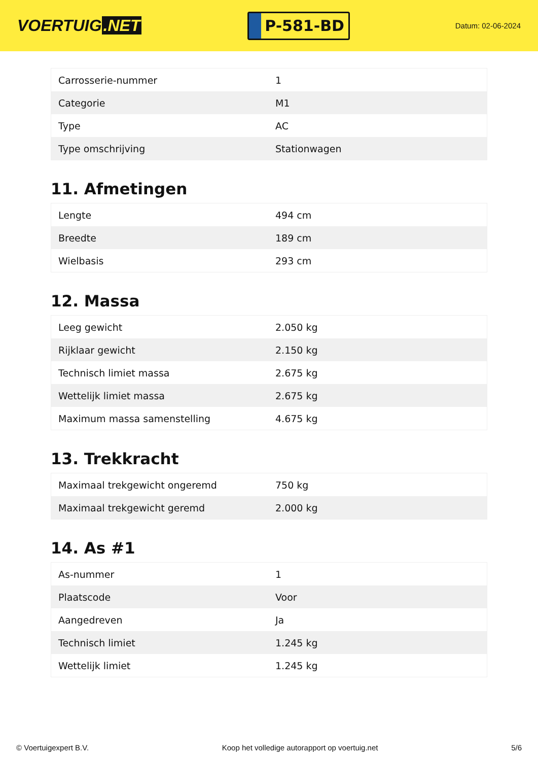VOERTUIG.NET
P-581-BD
Datum: 02-06-2024
| Carrosserie-nummer | 1 |
| Categorie | M1 |
| Type | AC |
| Type omschrijving | Stationwagen |
11. Afmetingen
| Lengte | 494 cm |
| Breedte | 189 cm |
| Wielbasis | 293 cm |
12. Massa
| Leeg gewicht | 2.050 kg |
| Rijklaar gewicht | 2.150 kg |
| Technisch limiet massa | 2.675 kg |
| Wettelijk limiet massa | 2.675 kg |
| Maximum massa samenstelling | 4.675 kg |
13. Trekkracht
| Maximaal trekgewicht ongeremd | 750 kg |
| Maximaal trekgewicht geremd | 2.000 kg |
14. As #1
| As-nummer | 1 |
| Plaatscode | Voor |
| Aangedreven | Ja |
| Technisch limiet | 1.245 kg |
| Wettelijk limiet | 1.245 kg |
© Voertuigexpert B.V. Koop het volledige autorapport op voertuig.net 5/6